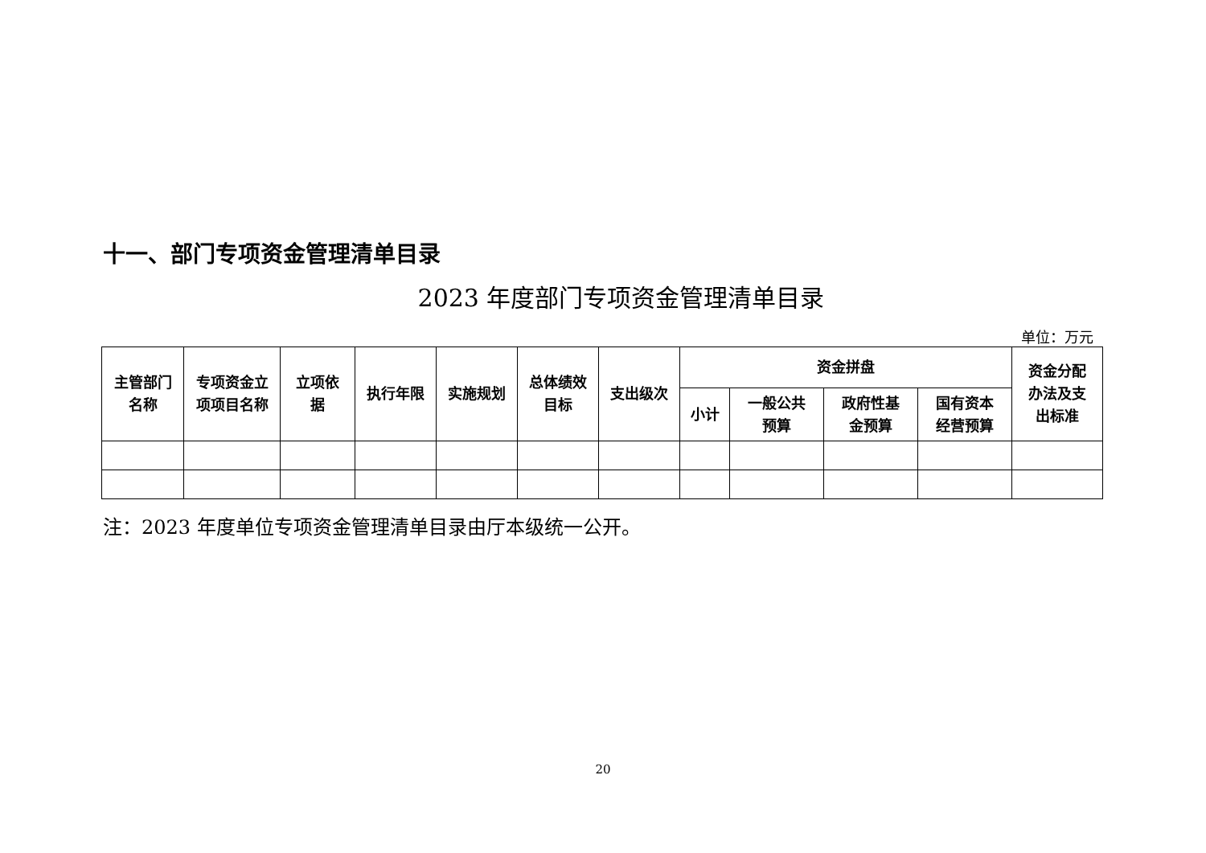十一、部门专项资金管理清单目录
2023 年度部门专项资金管理清单目录
单位：万元
| 主管部门 名称 | 专项资金立 项项目名称 | 立项依 据 | 执行年限 | 实施规划 | 总体绩效 目标 | 支出级次 | 资金拼盘 | | | | 资金分配 办法及支 出标准 |
| --- | --- | --- | --- | --- | --- | --- | --- | --- | --- | --- | --- |
| | | | | | | | 小计 | 一般公共 预算 | 政府性基 金预算 | 国有资本 经营预算 | |
注：2023 年度单位专项资金管理清单目录由厅本级统一公开。
20